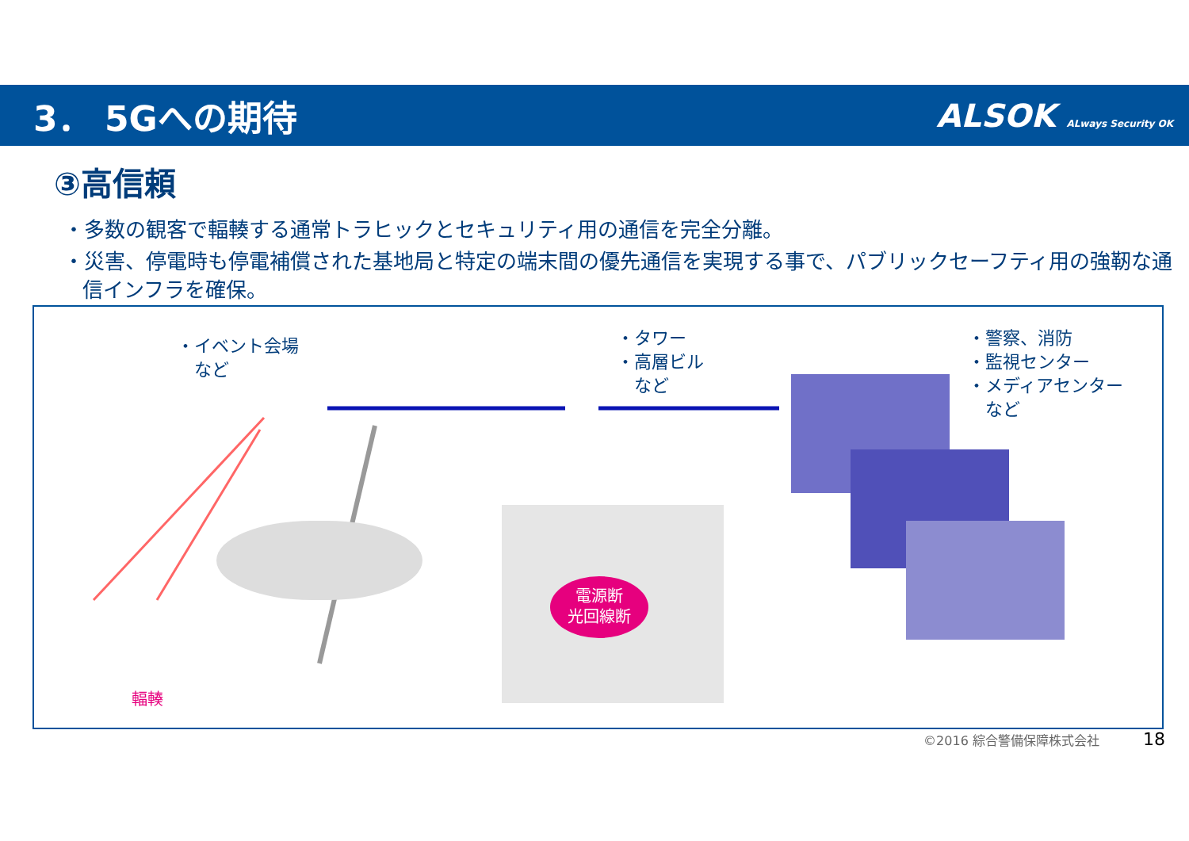3． 5Gへの期待 ALSOK ALways Security OK
③高信頼
・多数の観客で輻輳する通常トラヒックとセキュリティ用の通信を完全分離。
・災害、停電時も停電補償された基地局と特定の端末間の優先通信を実現する事で、パブリックセーフティ用の強靭な通信インフラを確保。
・イベント会場
　など
・タワー
・高層ビル
　など
・警察、消防
・監視センター
・メディアセンター
　など
電源断
光回線断
輻輳
©2016 綜合警備保障株式会社 18